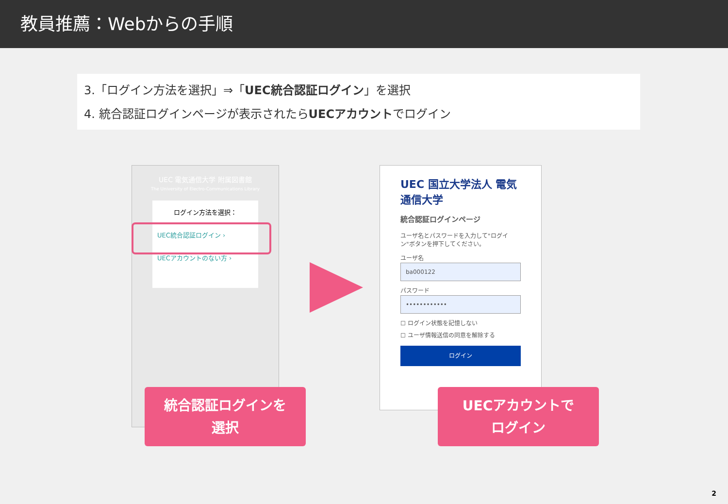教員推薦：Webからの手順
3.「ログイン方法を選択」⇒「UEC統合認証ログイン」を選択
4. 統合認証ログインページが表示されたらUECアカウントでログイン
UEC 電気通信大学 附属図書館
The University of Electro-Communications Library
ログイン方法を選択：
UEC統合認証ログイン ›
UECアカウントのない方 ›
UEC 国立大学法人 電気通信大学
統合認証ログインページ
ユーザ名とパスワードを入力して"ログイン"ボタンを押下してください。
ユーザ名
ba000122
パスワード
••••••••••••
☐ ログイン状態を記憶しない
☐ ユーザ情報送信の同意を解除する
ログイン
統合認証ログインを
選択
UECアカウントで
ログイン
2